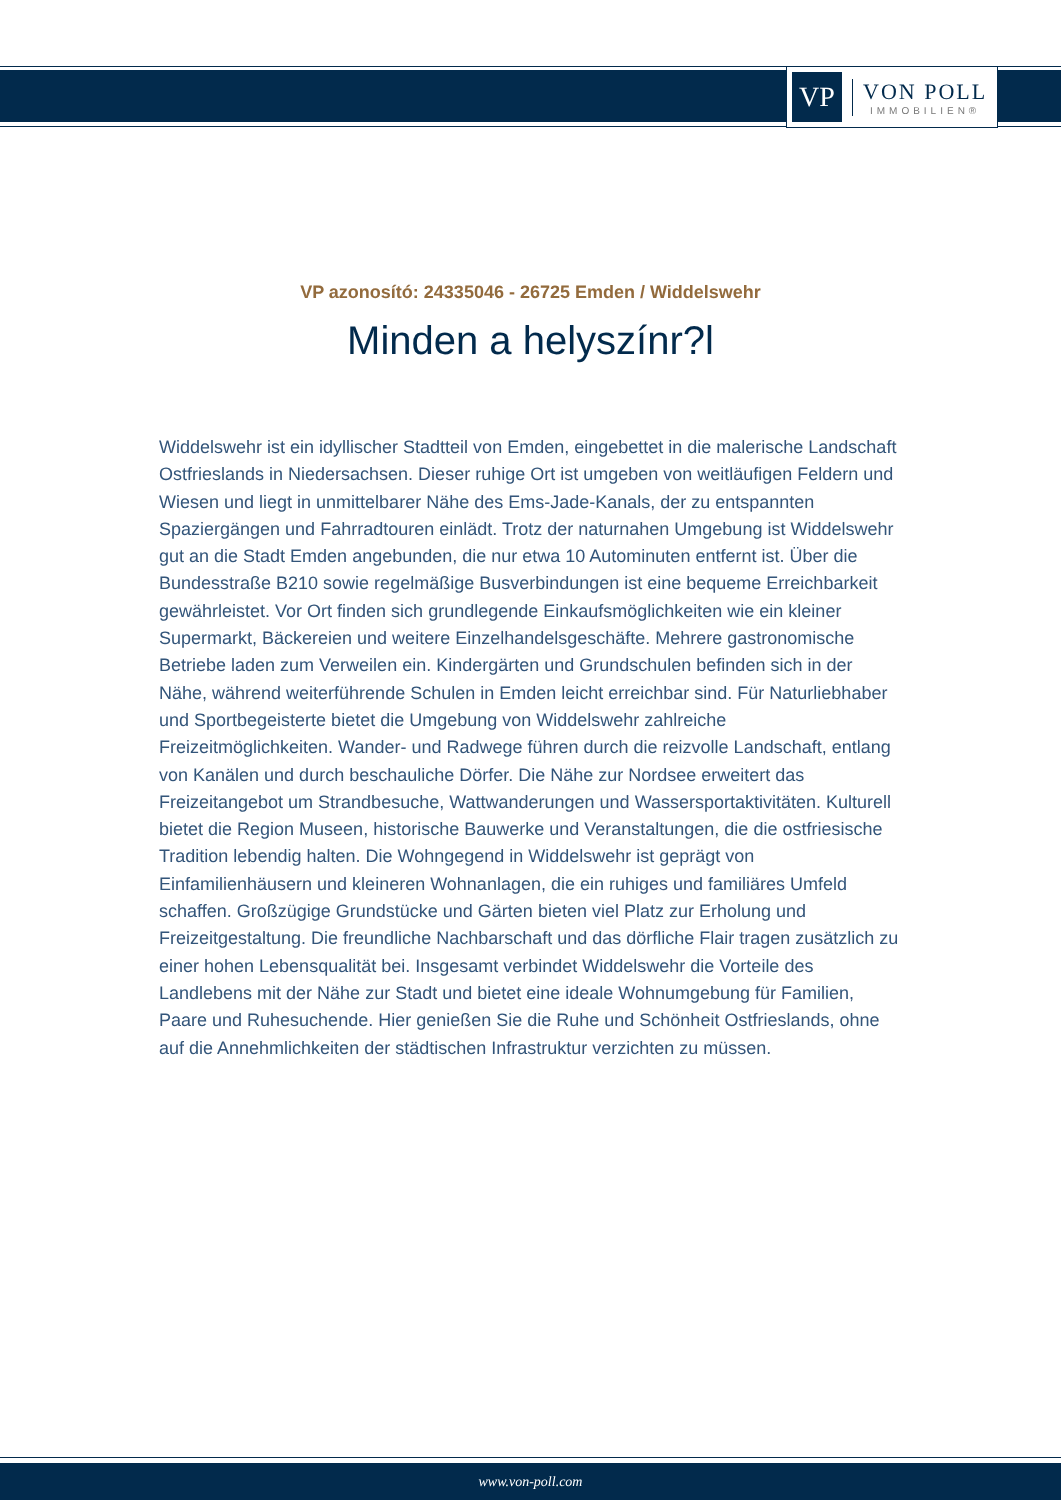VP
VON POLL
IMMOBILIEN®
VP azonosító: 24335046 - 26725 Emden / Widdelswehr
Minden a helyszínr?l
Widdelswehr ist ein idyllischer Stadtteil von Emden, eingebettet in die malerische Landschaft Ostfrieslands in Niedersachsen. Dieser ruhige Ort ist umgeben von weitläufigen Feldern und Wiesen und liegt in unmittelbarer Nähe des Ems-Jade-Kanals, der zu entspannten Spaziergängen und Fahrradtouren einlädt. Trotz der naturnahen Umgebung ist Widdelswehr gut an die Stadt Emden angebunden, die nur etwa 10 Autominuten entfernt ist. Über die Bundesstraße B210 sowie regelmäßige Busverbindungen ist eine bequeme Erreichbarkeit gewährleistet. Vor Ort finden sich grundlegende Einkaufsmöglichkeiten wie ein kleiner Supermarkt, Bäckereien und weitere Einzelhandelsgeschäfte. Mehrere gastronomische Betriebe laden zum Verweilen ein. Kindergärten und Grundschulen befinden sich in der Nähe, während weiterführende Schulen in Emden leicht erreichbar sind. Für Naturliebhaber und Sportbegeisterte bietet die Umgebung von Widdelswehr zahlreiche Freizeitmöglichkeiten. Wander- und Radwege führen durch die reizvolle Landschaft, entlang von Kanälen und durch beschauliche Dörfer. Die Nähe zur Nordsee erweitert das Freizeitangebot um Strandbesuche, Wattwanderungen und Wassersportaktivitäten. Kulturell bietet die Region Museen, historische Bauwerke und Veranstaltungen, die die ostfriesische Tradition lebendig halten. Die Wohngegend in Widdelswehr ist geprägt von Einfamilienhäusern und kleineren Wohnanlagen, die ein ruhiges und familiäres Umfeld schaffen. Großzügige Grundstücke und Gärten bieten viel Platz zur Erholung und Freizeitgestaltung. Die freundliche Nachbarschaft und das dörfliche Flair tragen zusätzlich zu einer hohen Lebensqualität bei. Insgesamt verbindet Widdelswehr die Vorteile des Landlebens mit der Nähe zur Stadt und bietet eine ideale Wohnumgebung für Familien, Paare und Ruhesuchende. Hier genießen Sie die Ruhe und Schönheit Ostfrieslands, ohne auf die Annehmlichkeiten der städtischen Infrastruktur verzichten zu müssen.
www.von-poll.com